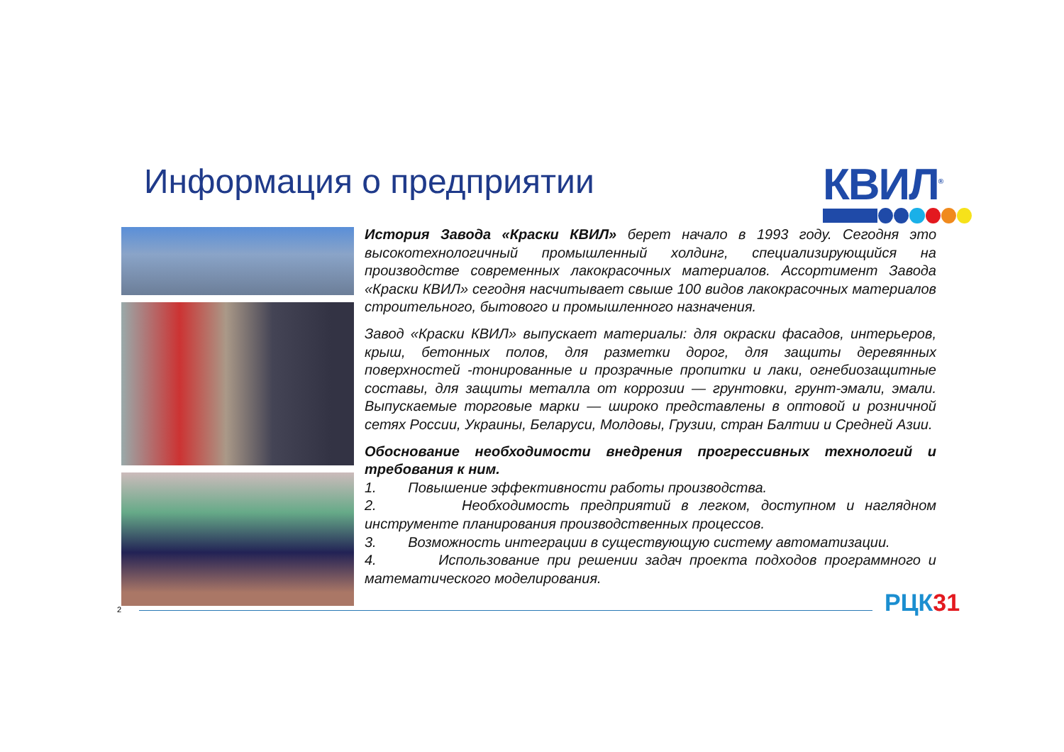Информация о предприятии КВИЛ<sup>®</sup>
История Завода «Краски КВИЛ» берет начало в 1993 году. Сегодня это высокотехнологичный промышленный холдинг, специализирующийся на производстве современных лакокрасочных материалов. Ассортимент Завода «Краски КВИЛ» сегодня насчитывает свыше 100 видов лакокрасочных материалов строительного, бытового и промышленного назначения.
Завод «Краски КВИЛ» выпускает материалы: для окраски фасадов, интерьеров, крыш, бетонных полов, для разметки дорог, для защиты деревянных поверхностей -тонированные и прозрачные пропитки и лаки, огнебиозащитные составы, для защиты металла от коррозии — грунтовки, грунт-эмали, эмали. Выпускаемые торговые марки — широко представлены в оптовой и розничной сетях России, Украины, Беларуси, Молдовы, Грузии, стран Балтии и Средней Азии.
Обоснование необходимости внедрения прогрессивных технологий и требования к ним.
1. Повышение эффективности работы производства.
2. Необходимость предприятий в легком, доступном и наглядном инструменте планирования производственных процессов.
3. Возможность интеграции в существующую систему автоматизации.
4. Использование при решении задач проекта подходов программного и математического моделирования.
2 РЦК31